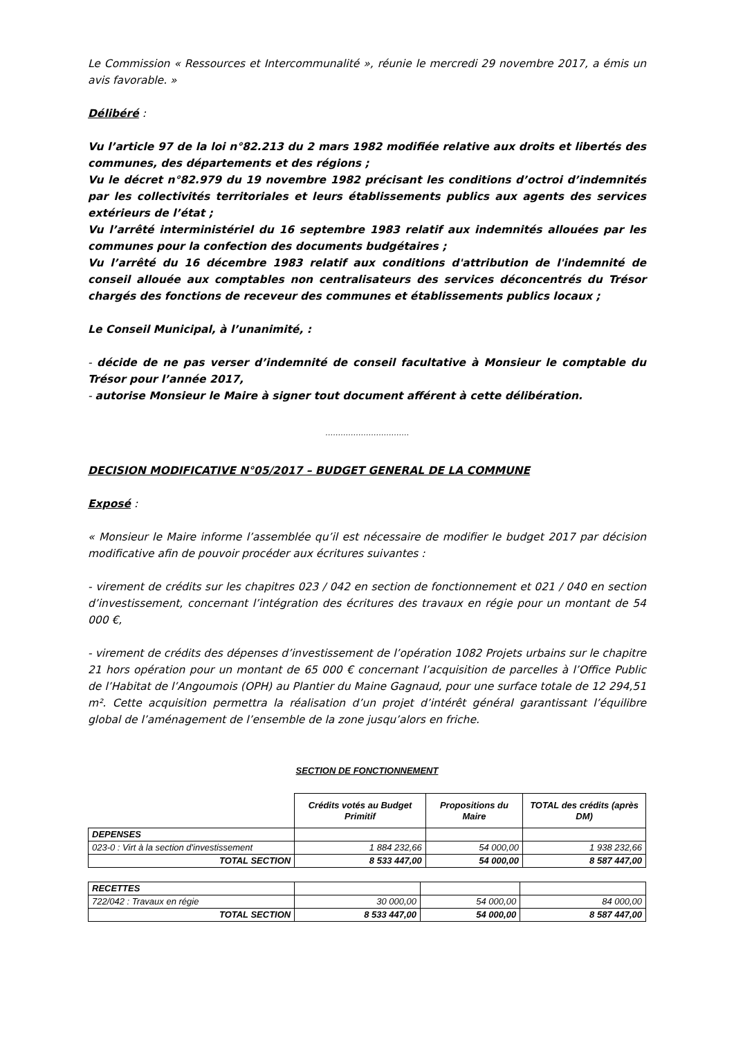Le Commission « Ressources et Intercommunalité », réunie le mercredi 29 novembre 2017, a émis un avis favorable. »
Délibéré :
Vu l’article 97 de la loi n°82.213 du 2 mars 1982 modifiée relative aux droits et libertés des communes, des départements et des régions ;
Vu le décret n°82.979 du 19 novembre 1982 précisant les conditions d’octroi d’indemnités par les collectivités territoriales et leurs établissements publics aux agents des services extérieurs de l’état ;
Vu l’arrêté interministériel du 16 septembre 1983 relatif aux indemnités allouées par les communes pour la confection des documents budgétaires ;
Vu l’arrêté du 16 décembre 1983 relatif aux conditions d'attribution de l'indemnité de conseil allouée aux comptables non centralisateurs des services déconcentrés du Trésor chargés des fonctions de receveur des communes et établissements publics locaux ;
Le Conseil Municipal, à l’unanimité, :
- décide de ne pas verser d’indemnité de conseil facultative à Monsieur le comptable du Trésor pour l’année 2017,
- autorise Monsieur le Maire à signer tout document afférent à cette délibération.
……………………………
DECISION MODIFICATIVE N°05/2017 – BUDGET GENERAL DE LA COMMUNE
Exposé :
« Monsieur le Maire informe l’assemblée qu’il est nécessaire de modifier le budget 2017 par décision modificative afin de pouvoir procéder aux écritures suivantes :
- virement de crédits sur les chapitres 023 / 042 en section de fonctionnement et 021 / 040 en section d’investissement, concernant l’intégration des écritures des travaux en régie pour un montant de 54 000 €,
- virement de crédits des dépenses d’investissement de l’opération 1082 Projets urbains sur le chapitre 21 hors opération pour un montant de 65 000 € concernant l’acquisition de parcelles à l’Office Public de l’Habitat de l’Angoumois (OPH) au Plantier du Maine Gagnaud, pour une surface totale de 12 294,51 m². Cette acquisition permettra la réalisation d’un projet d’intérêt général garantissant l’équilibre global de l’aménagement de l’ensemble de la zone jusqu’alors en friche.
SECTION DE FONCTIONNEMENT
| | Crédits votés au Budget Primitif | Propositions du Maire | TOTAL des crédits (après DM) |
| DEPENSES | | | |
| 023-0 : Virt à la section d'investissement | 1 884 232,66 | 54 000,00 | 1 938 232,66 |
| TOTAL SECTION | 8 533 447,00 | 54 000,00 | 8 587 447,00 |
| RECETTES | | | |
| 722/042 : Travaux en régie | 30 000,00 | 54 000,00 | 84 000,00 |
| TOTAL SECTION | 8 533 447,00 | 54 000,00 | 8 587 447,00 |